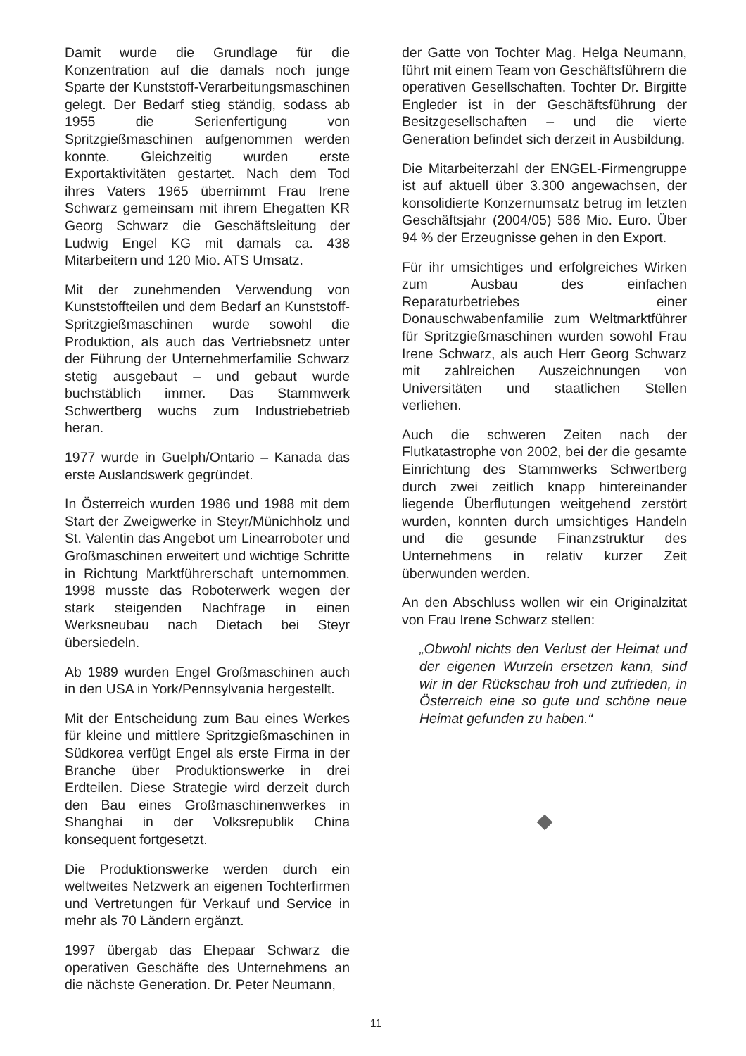Damit wurde die Grundlage für die Konzentration auf die damals noch junge Sparte der Kunststoff-Verarbeitungsmaschinen gelegt. Der Bedarf stieg ständig, sodass ab 1955 die Serienfertigung von Spritzgießmaschinen aufgenommen werden konnte. Gleichzeitig wurden erste Exportaktivitäten gestartet. Nach dem Tod ihres Vaters 1965 übernimmt Frau Irene Schwarz gemeinsam mit ihrem Ehegatten KR Georg Schwarz die Geschäftsleitung der Ludwig Engel KG mit damals ca. 438 Mitarbeitern und 120 Mio. ATS Umsatz.
Mit der zunehmenden Verwendung von Kunststoffteilen und dem Bedarf an Kunststoff-Spritzgießmaschinen wurde sowohl die Produktion, als auch das Vertriebsnetz unter der Führung der Unternehmerfamilie Schwarz stetig ausgebaut – und gebaut wurde buchstäblich immer. Das Stammwerk Schwertberg wuchs zum Industriebetrieb heran.
1977 wurde in Guelph/Ontario – Kanada das erste Auslandswerk gegründet.
In Österreich wurden 1986 und 1988 mit dem Start der Zweigwerke in Steyr/Münichholz und St. Valentin das Angebot um Linearroboter und Großmaschinen erweitert und wichtige Schritte in Richtung Marktführerschaft unternommen. 1998 musste das Roboterwerk wegen der stark steigenden Nachfrage in einen Werksneubau nach Dietach bei Steyr übersiedeln.
Ab 1989 wurden Engel Großmaschinen auch in den USA in York/Pennsylvania hergestellt.
Mit der Entscheidung zum Bau eines Werkes für kleine und mittlere Spritzgießmaschinen in Südkorea verfügt Engel als erste Firma in der Branche über Produktionswerke in drei Erdteilen. Diese Strategie wird derzeit durch den Bau eines Großmaschinenwerkes in Shanghai in der Volksrepublik China konsequent fortgesetzt.
Die Produktionswerke werden durch ein weltweites Netzwerk an eigenen Tochterfirmen und Vertretungen für Verkauf und Service in mehr als 70 Ländern ergänzt.
1997 übergab das Ehepaar Schwarz die operativen Geschäfte des Unternehmens an die nächste Generation. Dr. Peter Neumann,
der Gatte von Tochter Mag. Helga Neumann, führt mit einem Team von Geschäftsführern die operativen Gesellschaften. Tochter Dr. Birgitte Engleder ist in der Geschäftsführung der Besitzgesellschaften – und die vierte Generation befindet sich derzeit in Ausbildung.
Die Mitarbeiterzahl der ENGEL-Firmengruppe ist auf aktuell über 3.300 angewachsen, der konsolidierte Konzernumsatz betrug im letzten Geschäftsjahr (2004/05) 586 Mio. Euro. Über 94 % der Erzeugnisse gehen in den Export.
Für ihr umsichtiges und erfolgreiches Wirken zum Ausbau des einfachen Reparaturbetriebes einer Donauschwabenfamilie zum Weltmarktführer für Spritzgießmaschinen wurden sowohl Frau Irene Schwarz, als auch Herr Georg Schwarz mit zahlreichen Auszeichnungen von Universitäten und staatlichen Stellen verliehen.
Auch die schweren Zeiten nach der Flutkatastrophe von 2002, bei der die gesamte Einrichtung des Stammwerks Schwertberg durch zwei zeitlich knapp hintereinander liegende Überflutungen weitgehend zerstört wurden, konnten durch umsichtiges Handeln und die gesunde Finanzstruktur des Unternehmens in relativ kurzer Zeit überwunden werden.
An den Abschluss wollen wir ein Originalzitat von Frau Irene Schwarz stellen:
„Obwohl nichts den Verlust der Heimat und der eigenen Wurzeln ersetzen kann, sind wir in der Rückschau froh und zufrieden, in Österreich eine so gute und schöne neue Heimat gefunden zu haben.“
11